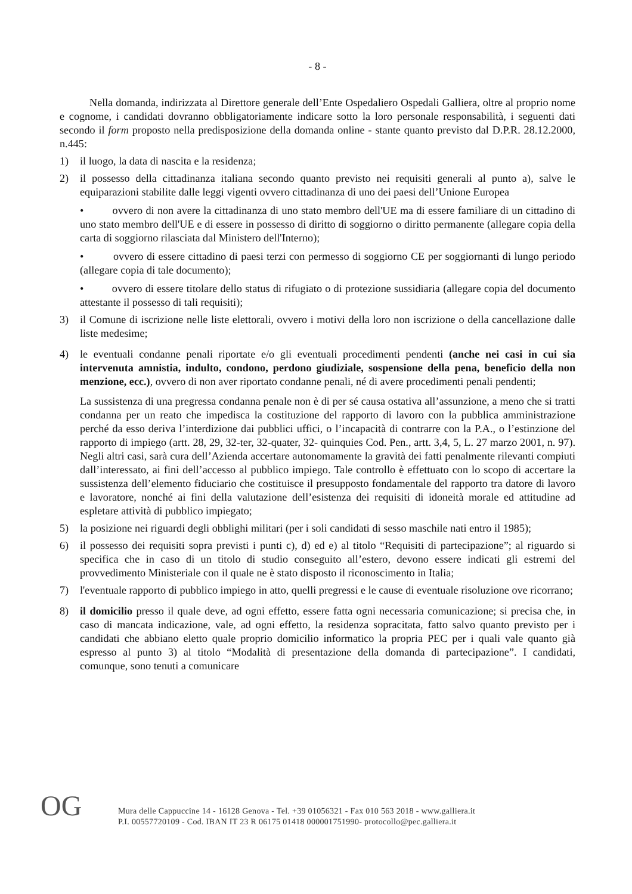- 8 -
Nella domanda, indirizzata al Direttore generale dell’Ente Ospedaliero Ospedali Galliera, oltre al proprio nome e cognome, i candidati dovranno obbligatoriamente indicare sotto la loro personale responsabilità, i seguenti dati secondo il form proposto nella predisposizione della domanda online - stante quanto previsto dal D.P.R. 28.12.2000, n.445:
1) il luogo, la data di nascita e la residenza;
2) il possesso della cittadinanza italiana secondo quanto previsto nei requisiti generali al punto a), salve le equiparazioni stabilite dalle leggi vigenti ovvero cittadinanza di uno dei paesi dell’Unione Europea
• ovvero di non avere la cittadinanza di uno stato membro dell'UE ma di essere familiare di un cittadino di uno stato membro dell'UE e di essere in possesso di diritto di soggiorno o diritto permanente (allegare copia della carta di soggiorno rilasciata dal Ministero dell'Interno);
• ovvero di essere cittadino di paesi terzi con permesso di soggiorno CE per soggiornanti di lungo periodo (allegare copia di tale documento);
• ovvero di essere titolare dello status di rifugiato o di protezione sussidiaria (allegare copia del documento attestante il possesso di tali requisiti);
3) il Comune di iscrizione nelle liste elettorali, ovvero i motivi della loro non iscrizione o della cancellazione dalle liste medesime;
4) le eventuali condanne penali riportate e/o gli eventuali procedimenti pendenti (anche nei casi in cui sia intervenuta amnistia, indulto, condono, perdono giudiziale, sospensione della pena, beneficio della non menzione, ecc.), ovvero di non aver riportato condanne penali, né di avere procedimenti penali pendenti;
La sussistenza di una pregressa condanna penale non è di per sé causa ostativa all’assunzione, a meno che si tratti condanna per un reato che impedisca la costituzione del rapporto di lavoro con la pubblica amministrazione perché da esso deriva l’interdizione dai pubblici uffici, o l’incapacità di contrarre con la P.A., o l’estinzione del rapporto di impiego (artt. 28, 29, 32-ter, 32-quater, 32- quinquies Cod. Pen., artt. 3,4, 5, L. 27 marzo 2001, n. 97). Negli altri casi, sarà cura dell’Azienda accertare autonomamente la gravità dei fatti penalmente rilevanti compiuti dall’interessato, ai fini dell’accesso al pubblico impiego. Tale controllo è effettuato con lo scopo di accertare la sussistenza dell’elemento fiduciario che costituisce il presupposto fondamentale del rapporto tra datore di lavoro e lavoratore, nonché ai fini della valutazione dell’esistenza dei requisiti di idoneità morale ed attitudine ad espletare attività di pubblico impiegato;
5) la posizione nei riguardi degli obblighi militari (per i soli candidati di sesso maschile nati entro il 1985);
6) il possesso dei requisiti sopra previsti i punti c), d) ed e) al titolo “Requisiti di partecipazione”; al riguardo si specifica che in caso di un titolo di studio conseguito all’estero, devono essere indicati gli estremi del provvedimento Ministeriale con il quale ne è stato disposto il riconoscimento in Italia;
7) l'eventuale rapporto di pubblico impiego in atto, quelli pregressi e le cause di eventuale risoluzione ove ricorrano;
8) il domicilio presso il quale deve, ad ogni effetto, essere fatta ogni necessaria comunicazione; si precisa che, in caso di mancata indicazione, vale, ad ogni effetto, la residenza sopracitata, fatto salvo quanto previsto per i candidati che abbiano eletto quale proprio domicilio informatico la propria PEC per i quali vale quanto già espresso al punto 3) al titolo “Modalità di presentazione della domanda di partecipazione”. I candidati, comunque, sono tenuti a comunicare
OG
Mura delle Cappuccine 14 - 16128 Genova - Tel. +39 01056321 - Fax 010 563 2018 - www.galliera.it
P.I. 00557720109 - Cod. IBAN IT 23 R 06175 01418 000001751990- protocollo@pec.galliera.it